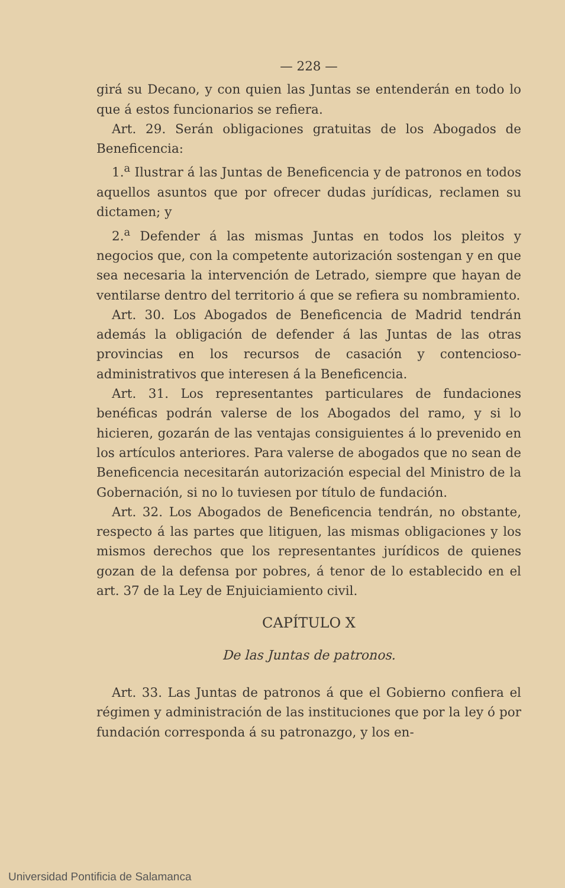— 228 —
girá su Decano, y con quien las Juntas se entenderán en todo lo que á estos funcionarios se refiera.
Art. 29. Serán obligaciones gratuitas de los Abogados de Beneficencia:
1.<sup>a</sup> Ilustrar á las Juntas de Beneficencia y de patronos en todos aquellos asuntos que por ofrecer dudas jurídicas, reclamen su dictamen; y
2.<sup>a</sup> Defender á las mismas Juntas en todos los pleitos y negocios que, con la competente autorización sostengan y en que sea necesaria la intervención de Letrado, siempre que hayan de ventilarse dentro del territorio á que se refiera su nombramiento.
Art. 30. Los Abogados de Beneficencia de Madrid tendrán además la obligación de defender á las Juntas de las otras provincias en los recursos de casación y contencioso-administrativos que interesen á la Beneficencia.
Art. 31. Los representantes particulares de fundaciones benéficas podrán valerse de los Abogados del ramo, y si lo hicieren, gozarán de las ventajas consiguientes á lo prevenido en los artículos anteriores. Para valerse de abogados que no sean de Beneficencia necesitarán autorización especial del Ministro de la Gobernación, si no lo tuviesen por título de fundación.
Art. 32. Los Abogados de Beneficencia tendrán, no obstante, respecto á las partes que litiguen, las mismas obligaciones y los mismos derechos que los representantes jurídicos de quienes gozan de la defensa por pobres, á tenor de lo establecido en el art. 37 de la Ley de Enjuiciamiento civil.
CAPÍTULO X
De las Juntas de patronos.
Art. 33. Las Juntas de patronos á que el Gobierno confiera el régimen y administración de las instituciones que por la ley ó por fundación corresponda á su patronazgo, y los en-
Universidad Pontificia de Salamanca